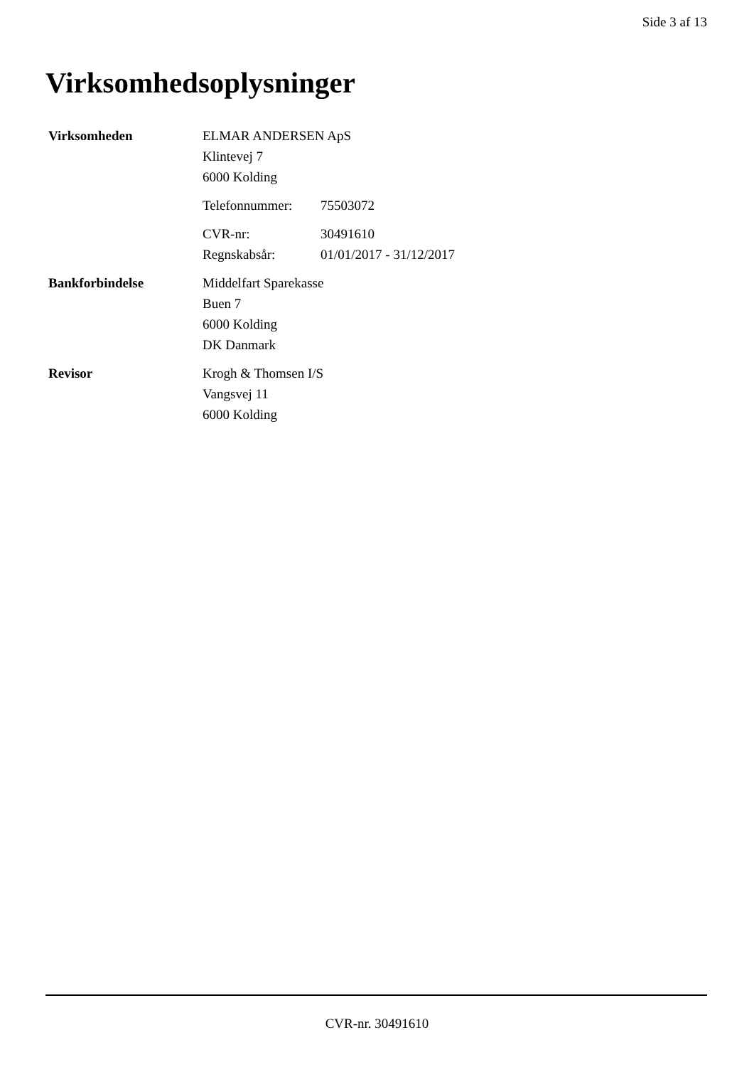Side 3 af 13
Virksomhedsoplysninger
Virksomheden ELMAR ANDERSEN ApS
Klintevej 7
6000 Kolding
Telefonnummer: 75503072
CVR-nr: 30491610
Regnskabsår: 01/01/2017 - 31/12/2017
Bankforbindelse Middelfart Sparekasse
Buen 7
6000 Kolding
DK Danmark
Revisor Krogh & Thomsen I/S
Vangsvej 11
6000 Kolding
CVR-nr. 30491610